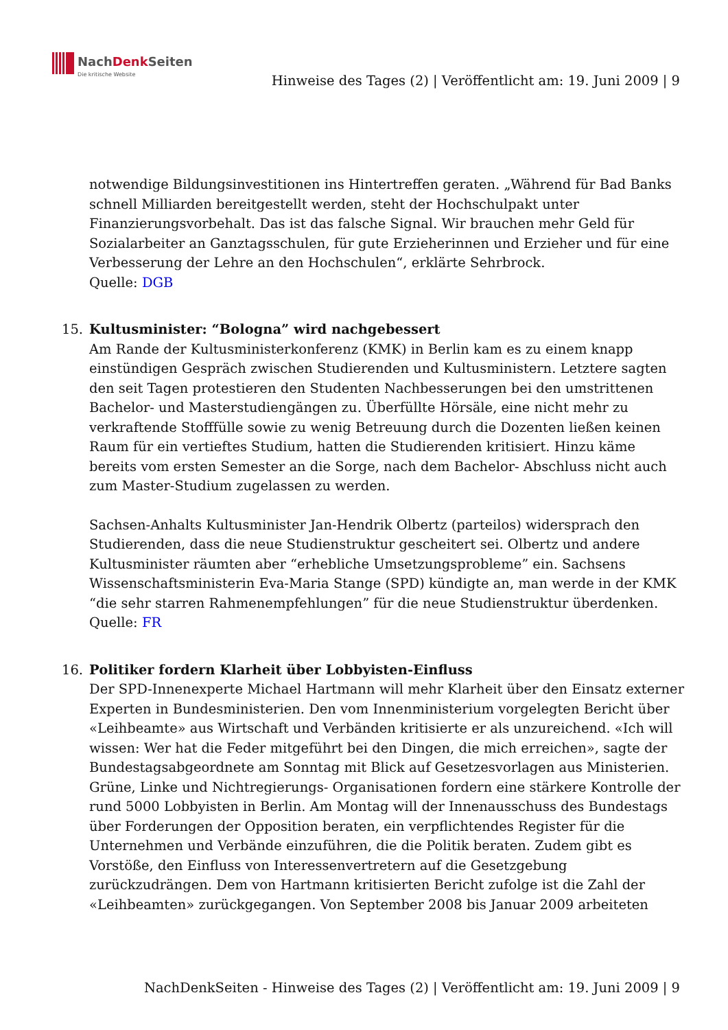NachDenk Seiten
Die kritische Website
Hinweise des Tages (2) | Veröffentlicht am: 19. Juni 2009 | 9
notwendige Bildungsinvestitionen ins Hintertreffen geraten. „Während für Bad Banks schnell Milliarden bereitgestellt werden, steht der Hochschulpakt unter Finanzierungsvorbehalt. Das ist das falsche Signal. Wir brauchen mehr Geld für Sozialarbeiter an Ganztagsschulen, für gute Erzieherinnen und Erzieher und für eine Verbesserung der Lehre an den Hochschulen“, erklärte Sehrbrock.
Quelle: DGB
15.
Kultusminister: “Bologna” wird nachgebessert
Am Rande der Kultusministerkonferenz (KMK) in Berlin kam es zu einem knapp einstündigen Gespräch zwischen Studierenden und Kultusministern. Letztere sagten den seit Tagen protestieren den Studenten Nachbesserungen bei den umstrittenen Bachelor- und Masterstudiengängen zu. Überfüllte Hörsäle, eine nicht mehr zu verkraftende Stofffülle sowie zu wenig Betreuung durch die Dozenten ließen keinen Raum für ein vertieftes Studium, hatten die Studierenden kritisiert. Hinzu käme bereits vom ersten Semester an die Sorge, nach dem Bachelor- Abschluss nicht auch zum Master-Studium zugelassen zu werden.
Sachsen-Anhalts Kultusminister Jan-Hendrik Olbertz (parteilos) widersprach den Studierenden, dass die neue Studienstruktur gescheitert sei. Olbertz und andere Kultusminister räumten aber “erhebliche Umsetzungsprobleme” ein. Sachsens Wissenschaftsministerin Eva-Maria Stange (SPD) kündigte an, man werde in der KMK “die sehr starren Rahmenempfehlungen” für die neue Studienstruktur überdenken.
Quelle: FR
16.
Politiker fordern Klarheit über Lobbyisten-Einfluss
Der SPD-Innenexperte Michael Hartmann will mehr Klarheit über den Einsatz externer Experten in Bundesministerien. Den vom Innenministerium vorgelegten Bericht über «Leihbeamte» aus Wirtschaft und Verbänden kritisierte er als unzureichend. «Ich will wissen: Wer hat die Feder mitgeführt bei den Dingen, die mich erreichen», sagte der Bundestagsabgeordnete am Sonntag mit Blick auf Gesetzesvorlagen aus Ministerien. Grüne, Linke und Nichtregierungs- Organisationen fordern eine stärkere Kontrolle der rund 5000 Lobbyisten in Berlin. Am Montag will der Innenausschuss des Bundestags über Forderungen der Opposition beraten, ein verpflichtendes Register für die Unternehmen und Verbände einzuführen, die die Politik beraten. Zudem gibt es Vorstöße, den Einfluss von Interessenvertretern auf die Gesetzgebung zurückzudrängen. Dem von Hartmann kritisierten Bericht zufolge ist die Zahl der «Leihbeamten» zurückgegangen. Von September 2008 bis Januar 2009 arbeiteten
NachDenkSeiten - Hinweise des Tages (2) | Veröffentlicht am: 19. Juni 2009 | 9